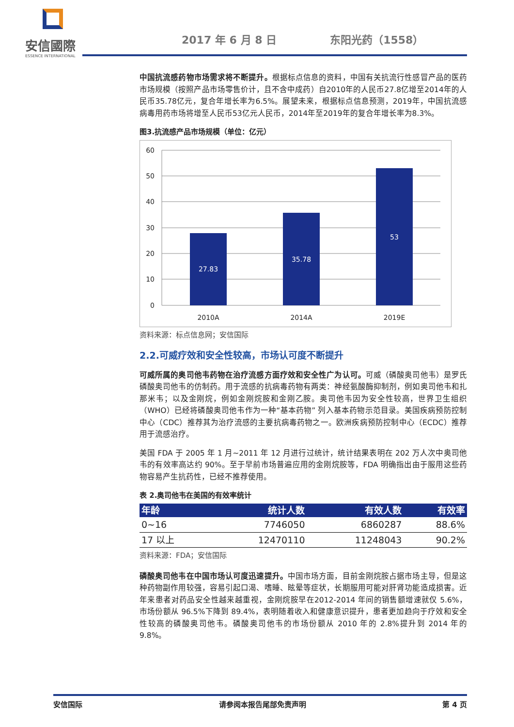安信國際
ESSENCE INTERNATIONAL
2017 年 6 月 8 日 东阳光药（1558）
中国抗流感药物市场需求将不断提升。根据标点信息的资料，中国有关抗流行性感冒产品的医药市场规模（按照产品市场零售价计，且不含中成药）自2010年的人民币27.8亿增至2014年的人民币35.78亿元，复合年增长率为6.5%。展望未来，根据标点信息预测，2019年，中国抗流感病毒用药市场将增至人民币53亿元人民币，2014年至2019年的复合年增长率为8.3%。
图3.抗流感产品市场规模（单位：亿元）
60
50
40
30
20
10
0
27.83
35.78
53
2010A
2014A
2019E
资料来源：标点信息网；安信国际
2.2.可威疗效和安全性较高，市场认可度不断提升
可威所属的奥司他韦药物在治疗流感方面疗效和安全性广为认可。可威（磷酸奥司他韦）是罗氏磷酸奥司他韦的仿制药。用于流感的抗病毒药物有两类：神经氨酸酶抑制剂，例如奥司他韦和扎那米韦；以及金刚烷，例如金刚烷胺和金刚乙胺。奥司他韦因为安全性较高，世界卫生组织（WHO）已经将磷酸奥司他韦作为一种“基本药物” 列入基本药物示范目录。美国疾病预防控制中心（CDC）推荐其为治疗流感的主要抗病毒药物之一。欧洲疾病预防控制中心（ECDC）推荐用于流感治疗。
美国 FDA 于 2005 年 1 月~2011 年 12 月进行过统计，统计结果表明在 202 万人次中奥司他韦的有效率高达约 90%。至于早前市场普遍应用的金刚烷胺等，FDA 明确指出由于服用这些药物容易产生抗药性，已经不推荐使用。
表 2.奥司他韦在美国的有效率统计
| 年龄 | 统计人数 | 有效人数 | 有效率 |
| --- | --- | --- | --- |
| 0~16 | 7746050 | 6860287 | 88.6% |
| 17 以上 | 12470110 | 11248043 | 90.2% |
资料来源：FDA；安信国际
磷酸奥司他韦在中国市场认可度迅速提升。中国市场方面，目前金刚烷胺占据市场主导，但是这种药物副作用较强，容易引起口渴、嗜睡、眩晕等症状，长期服用可能对肝肾功能造成损害。近年来患者对药品安全性越来越重视，金刚烷胺早在2012-2014 年间的销售额增速就仅 5.6%，市场份额从 96.5%下降到 89.4%，表明随着收入和健康意识提升，患者更加趋向于疗效和安全性较高的磷酸奥司他韦。磷酸奥司他韦的市场份额从 2010 年的 2.8%提升到 2014 年的 9.8%。
安信国际 请参阅本报告尾部免责声明 第 4 页